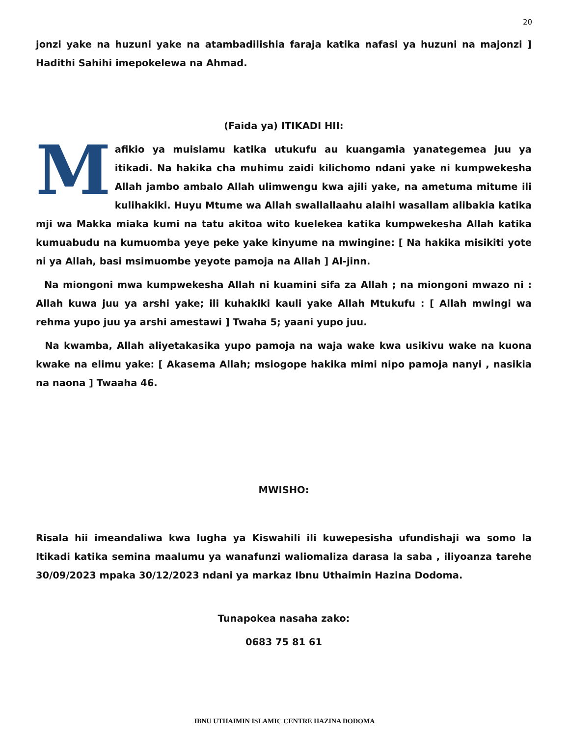20
jonzi yake na huzuni yake na atambadilishia faraja katika nafasi ya huzuni na majonzi ] Hadithi Sahihi imepokelewa na Ahmad.
(Faida ya) ITIKADI HII:
Mafikio ya muislamu katika utukufu au kuangamia yanategemea juu ya itikadi. Na hakika cha muhimu zaidi kilichomo ndani yake ni kumpwekesha Allah jambo ambalo Allah ulimwengu kwa ajili yake, na ametuma mitume ili kulihakiki. Huyu Mtume wa Allah swallallaahu alaihi wasallam alibakia katika mji wa Makka miaka kumi na tatu akitoa wito kuelekea katika kumpwekesha Allah katika kumuabudu na kumuomba yeye peke yake kinyume na mwingine: [ Na hakika misikiti yote ni ya Allah, basi msimuombe yeyote pamoja na Allah ] Al-jinn.
Na miongoni mwa kumpwekesha Allah ni kuamini sifa za Allah ; na miongoni mwazo ni : Allah kuwa juu ya arshi yake; ili kuhakiki kauli yake Allah Mtukufu : [ Allah mwingi wa rehma yupo juu ya arshi amestawi ] Twaha 5; yaani yupo juu.
Na kwamba, Allah aliyetakasika yupo pamoja na waja wake kwa usikivu wake na kuona kwake na elimu yake: [ Akasema Allah; msiogope hakika mimi nipo pamoja nanyi , nasikia na naona ] Twaaha 46.
MWISHO:
Risala hii imeandaliwa kwa lugha ya Kiswahili ili kuwepesisha ufundishaji wa somo la Itikadi katika semina maalumu ya wanafunzi waliomaliza darasa la saba , iliyoanza tarehe 30/09/2023 mpaka 30/12/2023 ndani ya markaz Ibnu Uthaimin Hazina Dodoma.
Tunapokea nasaha zako:
0683 75 81 61
IBNU UTHAIMIN ISLAMIC CENTRE HAZINA DODOMA